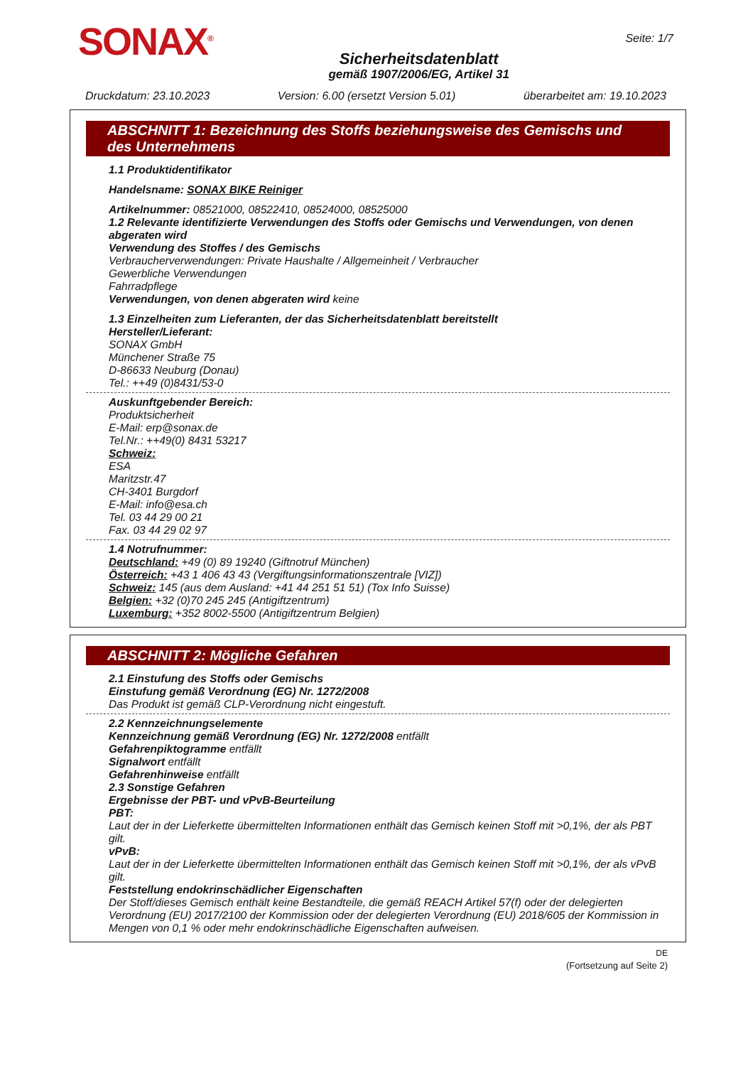SONAX<sup>®</sup>
Sicherheitsdatenblatt
gemäß 1907/2006/EG, Artikel 31
Seite: 1/7
Druckdatum: 23.10.2023 Version: 6.00 (ersetzt Version 5.01) überarbeitet am: 19.10.2023
ABSCHNITT 1: Bezeichnung des Stoffs beziehungsweise des Gemischs und des Unternehmens
1.1 Produktidentifikator
Handelsname: SONAX BIKE Reiniger
Artikelnummer: 08521000, 08522410, 08524000, 08525000
1.2 Relevante identifizierte Verwendungen des Stoffs oder Gemischs und Verwendungen, von denen abgeraten wird
Verwendung des Stoffes / des Gemischs
Verbraucherverwendungen: Private Haushalte / Allgemeinheit / Verbraucher
Gewerbliche Verwendungen
Fahrradpflege
Verwendungen, von denen abgeraten wird keine
1.3 Einzelheiten zum Lieferanten, der das Sicherheitsdatenblatt bereitstellt
Hersteller/Lieferant:
SONAX GmbH
Münchener Straße 75
D-86633 Neuburg (Donau)
Tel.: ++49 (0)8431/53-0
Auskunftgebender Bereich:
Produktsicherheit
E-Mail: erp@sonax.de
Tel.Nr.: ++49(0) 8431 53217
Schweiz:
ESA
Maritzstr.47
CH-3401 Burgdorf
E-Mail: info@esa.ch
Tel. 03 44 29 00 21
Fax. 03 44 29 02 97
1.4 Notrufnummer:
Deutschland: +49 (0) 89 19240 (Giftnotruf München)
Österreich: +43 1 406 43 43 (Vergiftungsinformationszentrale [VIZ])
Schweiz: 145 (aus dem Ausland: +41 44 251 51 51) (Tox Info Suisse)
Belgien: +32 (0)70 245 245 (Antigiftzentrum)
Luxemburg: +352 8002-5500 (Antigiftzentrum Belgien)
ABSCHNITT 2: Mögliche Gefahren
2.1 Einstufung des Stoffs oder Gemischs
Einstufung gemäß Verordnung (EG) Nr. 1272/2008
Das Produkt ist gemäß CLP-Verordnung nicht eingestuft.
2.2 Kennzeichnungselemente
Kennzeichnung gemäß Verordnung (EG) Nr. 1272/2008 entfällt
Gefahrenpiktogramme entfällt
Signalwort entfällt
Gefahrenhinweise entfällt
2.3 Sonstige Gefahren
Ergebnisse der PBT- und vPvB-Beurteilung
PBT:
Laut der in der Lieferkette übermittelten Informationen enthält das Gemisch keinen Stoff mit >0,1%, der als PBT gilt.
vPvB:
Laut der in der Lieferkette übermittelten Informationen enthält das Gemisch keinen Stoff mit >0,1%, der als vPvB gilt.
Feststellung endokrinschädlicher Eigenschaften
Der Stoff/dieses Gemisch enthält keine Bestandteile, die gemäß REACH Artikel 57(f) oder der delegierten Verordnung (EU) 2017/2100 der Kommission oder der delegierten Verordnung (EU) 2018/605 der Kommission in Mengen von 0,1 % oder mehr endokrinschädliche Eigenschaften aufweisen.
DE
(Fortsetzung auf Seite 2)